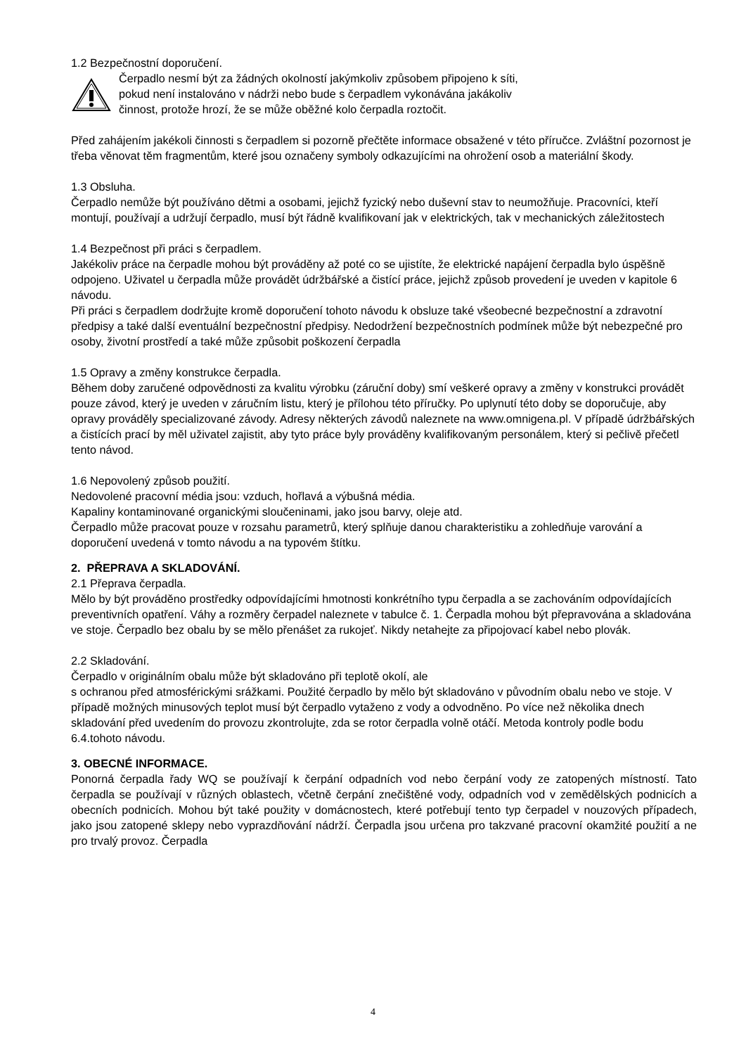1.2 Bezpečnostní doporučení.
Čerpadlo nesmí být za žádných okolností jakýmkoliv způsobem připojeno k síti,
pokud není instalováno v nádrži nebo bude s čerpadlem vykonávána jakákoliv
činnost, protože hrozí, že se může oběžné kolo čerpadla roztočit.
Před zahájením jakékoli činnosti s čerpadlem si pozorně přečtěte informace obsažené v této příručce. Zvláštní pozornost je třeba věnovat těm fragmentům, které jsou označeny symboly odkazujícími na ohrožení osob a materiální škody.
1.3 Obsluha.
Čerpadlo nemůže být používáno dětmi a osobami, jejichž fyzický nebo duševní stav to neumožňuje. Pracovníci, kteří montují, používají a udržují čerpadlo, musí být řádně kvalifikovaní jak v elektrických, tak v mechanických záležitostech
1.4 Bezpečnost při práci s čerpadlem.
Jakékoliv práce na čerpadle mohou být prováděny až poté co se ujistíte, že elektrické napájení čerpadla bylo úspěšně odpojeno. Uživatel u čerpadla může provádět údržbářské a čistící práce, jejichž způsob provedení je uveden v kapitole 6 návodu.
Při práci s čerpadlem dodržujte kromě doporučení tohoto návodu k obsluze také všeobecné bezpečnostní a zdravotní předpisy a také další eventuální bezpečnostní předpisy. Nedodržení bezpečnostních podmínek může být nebezpečné pro osoby, životní prostředí a také může způsobit poškození čerpadla
1.5 Opravy a změny konstrukce čerpadla.
Během doby zaručené odpovědnosti za kvalitu výrobku (záruční doby) smí veškeré opravy a změny v konstrukci provádět pouze závod, který je uveden v záručním listu, který je přílohou této příručky. Po uplynutí této doby se doporučuje, aby opravy prováděly specializované závody. Adresy některých závodů naleznete na www.omnigena.pl. V případě údržbářských a čistících prací by měl uživatel zajistit, aby tyto práce byly prováděny kvalifikovaným personálem, který si pečlivě přečetl tento návod.
1.6 Nepovolený způsob použití.
Nedovolené pracovní média jsou: vzduch, hořlavá a výbušná média.
Kapaliny kontaminované organickými sloučeninami, jako jsou barvy, oleje atd.
Čerpadlo může pracovat pouze v rozsahu parametrů, který splňuje danou charakteristiku a zohledňuje varování a doporučení uvedená v tomto návodu a na typovém štítku.
2. PŘEPRAVA A SKLADOVÁNÍ.
2.1 Přeprava čerpadla.
Mělo by být prováděno prostředky odpovídajícími hmotnosti konkrétního typu čerpadla a se zachováním odpovídajících preventivních opatření. Váhy a rozměry čerpadel naleznete v tabulce č. 1. Čerpadla mohou být přepravována a skladována ve stoje. Čerpadlo bez obalu by se mělo přenášet za rukojeť. Nikdy netahejte za připojovací kabel nebo plovák.
2.2 Skladování.
Čerpadlo v originálním obalu může být skladováno při teplotě okolí, ale
s ochranou před atmosférickými srážkami. Použité čerpadlo by mělo být skladováno v původním obalu nebo ve stoje. V případě možných minusových teplot musí být čerpadlo vytaženo z vody a odvodněno. Po více než několika dnech skladování před uvedením do provozu zkontrolujte, zda se rotor čerpadla volně otáčí. Metoda kontroly podle bodu 6.4.tohoto návodu.
3. OBECNÉ INFORMACE.
Ponorná čerpadla řady WQ se používají k čerpání odpadních vod nebo čerpání vody ze zatopených místností. Tato čerpadla se používají v různých oblastech, včetně čerpání znečištěné vody, odpadních vod v zemědělských podnicích a obecních podnicích. Mohou být také použity v domácnostech, které potřebují tento typ čerpadel v nouzových případech, jako jsou zatopené sklepy nebo vyprazdňování nádrží. Čerpadla jsou určena pro takzvané pracovní okamžité použití a ne pro trvalý provoz. Čerpadla
4